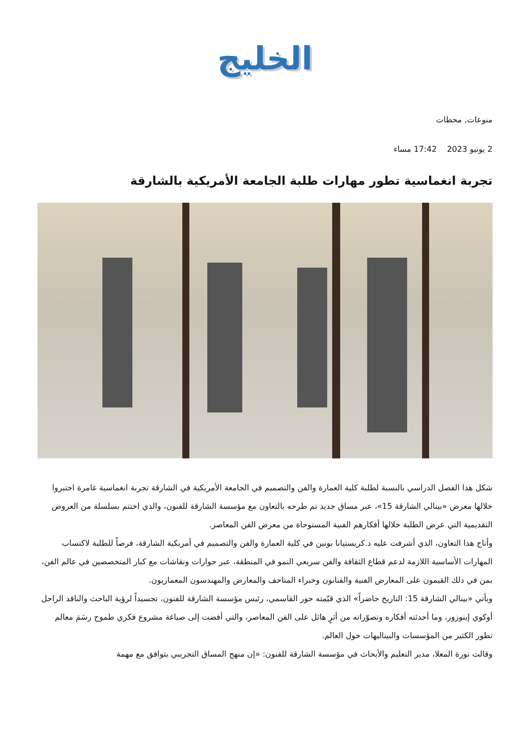الخليج
منوعات, محطات
2 يونيو 2023 17:42 مساء
تجربة انغماسية تطور مهارات طلبة الجامعة الأمريكية بالشارقة
شكل هذا الفصل الدراسي بالنسبة لطلبة كلية العمارة والفن والتصميم في الجامعة الأمريكية في الشارقة تجربة انغماسية غامرة اختبروا خلالها معرض «بينالي الشارقة 15»، عبر مساق جديد تم طرحه بالتعاون مع مؤسسة الشارقة للفنون، والذي اختتم بسلسلة من العروض التقديمية التي عرض الطلبة خلالها أفكارهم الفنية المستوحاة من معرض الفن المعاصر.
وأتاح هذا التعاون، الذي أشرفت عليه د.كريستيانا بونين في كلية العمارة والفن والتصميم في أمريكية الشارقة، فرصاً للطلبة لاكتساب المهارات الأساسية اللازمة لدعم قطاع الثقافة والفن سريعي النمو في المنطقة، عبر حوارات ونقاشات مع كبار المتخصصين في عالم الفن، بمن في ذلك القيمون على المعارض الفنية والفنانون وخبراء المتاحف والمعارض والمهندسون المعماريون.
ويأتي «بينالي الشارقة 15: التاريخ حاضراً» الذي قيّمته حور القاسمي، رئيس مؤسسة الشارقة للفنون، تجسيداً لرؤية الباحث والناقد الراحل أوكوي إينوزور، وما أحدثته أفكاره وتصوّراته من أثرٍ هائل على الفن المعاصر، والتي أفضت إلى صياغة مشروع فكري طموح رسَمَ معالم تطور الكثير من المؤسسات والبيناليهات حول العالم.
وقالت نورة المعلا، مدير التعليم والأبحاث في مؤسسة الشارقة للفنون: «إن منهج المساق التجريبي يتوافق مع مهمة